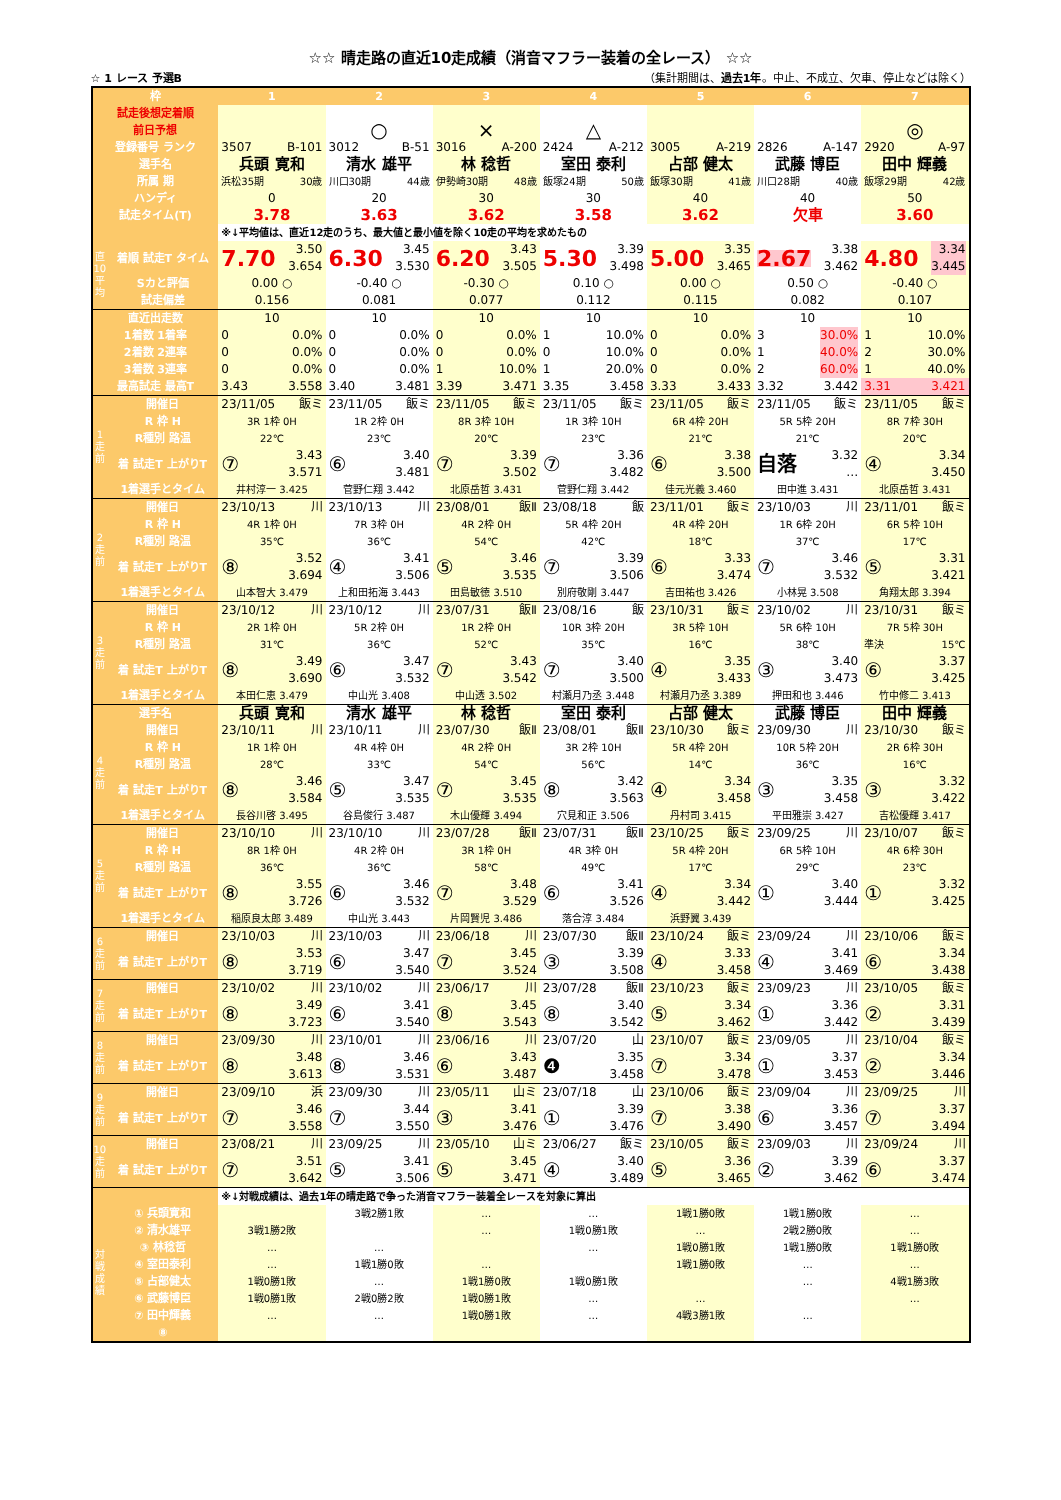☆☆ 晴走路の直近10走成績（消音マフラー装着の全レース） ☆☆
☆ 1 レース 予選B （集計期間は、過去1年。中止、不成立、欠車、停止などは除く）
| 枠 | | 1 | 2 | 3 | 4 | 5 | 6 | 7 |
| --- | --- | --- | --- | --- | --- | --- | --- | --- |
| 試走後想定着順 | | | | | | | | |
| 前日予想 | | | ○ | × | △ | | | ◎ |
| 登録番号 ランク | | 3507 B-101 | 3012 B-51 | 3016 A-200 | 2424 A-212 | 3005 A-219 | 2826 A-147 | 2920 A-97 |
| 選手名 | | 兵頭 寛和 | 清水 雄平 | 林 稔哲 | 室田 泰利 | 占部 健太 | 武藤 博臣 | 田中 輝義 |
| 所属 期 | | 浜松35期 30歳 | 川口30期 44歳 | 伊勢崎30期 48歳 | 飯塚24期 50歳 | 飯塚30期 41歳 | 川口28期 40歳 | 飯塚29期 42歳 |
| ハンディ | | 0 | 20 | 30 | 30 | 40 | 40 | 50 |
| 試走タイム(T) | | 3.78 | 3.63 | 3.62 | 3.58 | 3.62 | 欠車 | 3.60 |
| | | ※↓平均値は、直近12走のうち、最大値と最小値を除く10走の平均を求めたもの | | | | | | |
| 直10平均 | 着順 試走T タイム | 7.70 3.50 3.654 | 6.30 3.45 3.530 | 6.20 3.43 3.505 | 5.30 3.39 3.498 | 5.00 3.35 3.465 | 2.67 3.38 3.462 | 4.80 3.34 3.445 |
| | Sカと評価 | 0.00 ○ | -0.40 ○ | -0.30 ○ | 0.10 ○ | 0.00 ○ | 0.50 ○ | -0.40 ○ |
| | 試走偏差 | 0.156 | 0.081 | 0.077 | 0.112 | 0.115 | 0.082 | 0.107 |
| 直近出走数 | | 10 | 10 | 10 | 10 | 10 | 10 | 10 |
| 1着数 1着率 | | 0 0.0% | 0 0.0% | 0 0.0% | 1 10.0% | 0 0.0% | 3 30.0% | 1 10.0% |
| 2着数 2連率 | | 0 0.0% | 0 0.0% | 0 0.0% | 0 10.0% | 0 0.0% | 1 40.0% | 2 30.0% |
| 3着数 3連率 | | 0 0.0% | 0 0.0% | 1 10.0% | 1 20.0% | 0 0.0% | 2 60.0% | 1 40.0% |
| 最高試走 最高T | | 3.43 3.558 | 3.40 3.481 | 3.39 3.471 | 3.35 3.458 | 3.33 3.433 | 3.32 3.442 | 3.31 3.421 |
| 1走前 | 開催日 | 23/11/05 飯ミ | 23/11/05 飯ミ | 23/11/05 飯ミ | 23/11/05 飯ミ | 23/11/05 飯ミ | 23/11/05 飯ミ | 23/11/05 飯ミ |
| | R 枠 H | 3R 1枠 0H | 1R 2枠 0H | 8R 3枠 10H | 1R 3枠 10H | 6R 4枠 20H | 5R 5枠 20H | 8R 7枠 30H |
| | R種別 路温 | 22℃ | 23℃ | 20℃ | 23℃ | 21℃ | 21℃ | 20℃ |
| | 着 試走T 上がりT | ⑦ 3.43 3.571 | ⑥ 3.40 3.481 | ⑦ 3.39 3.502 | ⑦ 3.36 3.482 | ⑥ 3.38 3.500 | 自落 3.32 … | ④ 3.34 3.450 |
| | 1着選手とタイム | 井村淳一 3.425 | 菅野仁翔 3.442 | 北原岳哲 3.431 | 菅野仁翔 3.442 | 佳元光義 3.460 | 田中進 3.431 | 北原岳哲 3.431 |
| 2走前 | 開催日 | 23/10/13 川 | 23/10/13 川 | 23/08/01 飯Ⅱ | 23/08/18 飯 | 23/11/01 飯ミ | 23/10/03 川 | 23/11/01 飯ミ |
| | R 枠 H | 4R 1枠 0H | 7R 3枠 0H | 4R 2枠 0H | 5R 4枠 20H | 4R 4枠 20H | 1R 6枠 20H | 6R 5枠 10H |
| | R種別 路温 | 35℃ | 36℃ | 54℃ | 42℃ | 18℃ | 37℃ | 17℃ |
| | 着 試走T 上がりT | ⑧ 3.52 3.694 | ④ 3.41 3.506 | ⑤ 3.46 3.535 | ⑦ 3.39 3.506 | ⑥ 3.33 3.474 | ⑦ 3.46 3.532 | ⑤ 3.31 3.421 |
| | 1着選手とタイム | 山本智大 3.479 | 上和田拓海 3.443 | 田島敏徳 3.510 | 別府敬剛 3.447 | 吉田祐也 3.426 | 小林晃 3.508 | 角翔太郎 3.394 |
| 3走前 | 開催日 | 23/10/12 川 | 23/10/12 川 | 23/07/31 飯Ⅱ | 23/08/16 飯 | 23/10/31 飯ミ | 23/10/02 川 | 23/10/31 飯ミ |
| | R 枠 H | 2R 1枠 0H | 5R 2枠 0H | 1R 2枠 0H | 10R 3枠 20H | 3R 5枠 10H | 5R 6枠 10H | 7R 5枠 30H |
| | R種別 路温 | 31℃ | 36℃ | 52℃ | 35℃ | 16℃ | 38℃ | 準決 15℃ |
| | 着 試走T 上がりT | ⑧ 3.49 3.690 | ⑥ 3.47 3.532 | ⑦ 3.43 3.542 | ⑦ 3.40 3.500 | ④ 3.35 3.433 | ③ 3.40 3.473 | ⑥ 3.37 3.425 |
| | 1着選手とタイム | 本田仁恵 3.479 | 中山光 3.408 | 中山透 3.502 | 村瀬月乃丞 3.448 | 村瀬月乃丞 3.389 | 押田和也 3.446 | 竹中修二 3.413 |
| 選手名 | | 兵頭 寛和 | 清水 雄平 | 林 稔哲 | 室田 泰利 | 占部 健太 | 武藤 博臣 | 田中 輝義 |
| 4走前 | 開催日 | 23/10/11 川 | 23/10/11 川 | 23/07/30 飯Ⅱ | 23/08/01 飯Ⅱ | 23/10/30 飯ミ | 23/09/30 川 | 23/10/30 飯ミ |
| | R 枠 H | 1R 1枠 0H | 4R 4枠 0H | 4R 2枠 0H | 3R 2枠 10H | 5R 4枠 20H | 10R 5枠 20H | 2R 6枠 30H |
| | R種別 路温 | 28℃ | 33℃ | 54℃ | 56℃ | 14℃ | 36℃ | 16℃ |
| | 着 試走T 上がりT | ⑧ 3.46 3.584 | ⑤ 3.47 3.535 | ⑦ 3.45 3.535 | ⑧ 3.42 3.563 | ④ 3.34 3.458 | ③ 3.35 3.458 | ③ 3.32 3.422 |
| | 1着選手とタイム | 長谷川啓 3.495 | 谷島俊行 3.487 | 木山優輝 3.494 | 穴見和正 3.506 | 丹村司 3.415 | 平田雅崇 3.427 | 吉松優輝 3.417 |
| 5走前 | 開催日 | 23/10/10 川 | 23/10/10 川 | 23/07/28 飯Ⅱ | 23/07/31 飯Ⅱ | 23/10/25 飯ミ | 23/09/25 川 | 23/10/07 飯ミ |
| | R 枠 H | 8R 1枠 0H | 4R 2枠 0H | 3R 1枠 0H | 4R 3枠 0H | 5R 4枠 20H | 6R 5枠 10H | 4R 6枠 30H |
| | R種別 路温 | 36℃ | 36℃ | 58℃ | 49℃ | 17℃ | 29℃ | 23℃ |
| | 着 試走T 上がりT | ⑧ 3.55 3.726 | ⑥ 3.46 3.532 | ⑦ 3.48 3.529 | ⑥ 3.41 3.526 | ④ 3.34 3.442 | ① 3.40 3.444 | ① 3.32 3.425 |
| | 1着選手とタイム | 稲原良太郎 3.489 | 中山光 3.443 | 片岡賢児 3.486 | 落合淳 3.484 | 浜野翼 3.439 | | |
| 6走前 | 開催日 | 23/10/03 川 | 23/10/03 川 | 23/06/18 川 | 23/07/30 飯Ⅱ | 23/10/24 飯ミ | 23/09/24 川 | 23/10/06 飯ミ |
| | 着 試走T 上がりT | ⑧ 3.53 3.719 | ⑥ 3.47 3.540 | ⑦ 3.45 3.524 | ③ 3.39 3.508 | ④ 3.33 3.458 | ④ 3.41 3.469 | ⑥ 3.34 3.438 |
| 7走前 | 開催日 | 23/10/02 川 | 23/10/02 川 | 23/06/17 川 | 23/07/28 飯Ⅱ | 23/10/23 飯ミ | 23/09/23 川 | 23/10/05 飯ミ |
| | 着 試走T 上がりT | ⑧ 3.49 3.723 | ⑥ 3.41 3.540 | ⑧ 3.45 3.543 | ⑧ 3.40 3.542 | ⑤ 3.34 3.462 | ① 3.36 3.442 | ② 3.31 3.439 |
| 8走前 | 開催日 | 23/09/30 川 | 23/10/01 川 | 23/06/16 川 | 23/07/20 山 | 23/10/07 飯ミ | 23/09/05 川 | 23/10/04 飯ミ |
| | 着 試走T 上がりT | ⑧ 3.48 3.613 | ⑧ 3.46 3.531 | ⑥ 3.43 3.487 | ❹ 3.35 3.458 | ⑦ 3.34 3.478 | ① 3.37 3.453 | ② 3.34 3.446 |
| 9走前 | 開催日 | 23/09/10 浜 | 23/09/30 川 | 23/05/11 山ミ | 23/07/18 山 | 23/10/06 飯ミ | 23/09/04 川 | 23/09/25 川 |
| | 着 試走T 上がりT | ⑦ 3.46 3.558 | ⑦ 3.44 3.550 | ③ 3.41 3.476 | ① 3.39 3.476 | ⑦ 3.38 3.490 | ⑥ 3.36 3.457 | ⑦ 3.37 3.494 |
| 10走前 | 開催日 | 23/08/21 川 | 23/09/25 川 | 23/05/10 山ミ | 23/06/27 飯ミ | 23/10/05 飯ミ | 23/09/03 川 | 23/09/24 川 |
| | 着 試走T 上がりT | ⑦ 3.51 3.642 | ⑤ 3.41 3.506 | ⑤ 3.45 3.471 | ④ 3.40 3.489 | ⑤ 3.36 3.465 | ② 3.39 3.462 | ⑥ 3.37 3.474 |
| | | ※↓対戦成績は、過去1年の晴走路で争った消音マフラー装着全レースを対象に算出 | | | | | | |
| 対戦成績 | ① 兵頭寛和 | | 3戦2勝1敗 | … | … | 1戦1勝0敗 | 1戦1勝0敗 | … |
| | ② 清水雄平 | 3戦1勝2敗 | | … | 1戦0勝1敗 | … | 2戦2勝0敗 | … |
| | ③ 林稔哲 | … | … | | … | 1戦0勝1敗 | 1戦1勝0敗 | 1戦1勝0敗 |
| | ④ 室田泰利 | … | 1戦1勝0敗 | … | | 1戦1勝0敗 | … | … |
| | ⑤ 占部健太 | 1戦0勝1敗 | … | 1戦1勝0敗 | 1戦0勝1敗 | | … | 4戦1勝3敗 |
| | ⑥ 武藤博臣 | 1戦0勝1敗 | 2戦0勝2敗 | 1戦0勝1敗 | … | … | | … |
| | ⑦ 田中輝義 | … | … | 1戦0勝1敗 | … | 4戦3勝1敗 | … | |
| | ⑧ | | | | | | | |